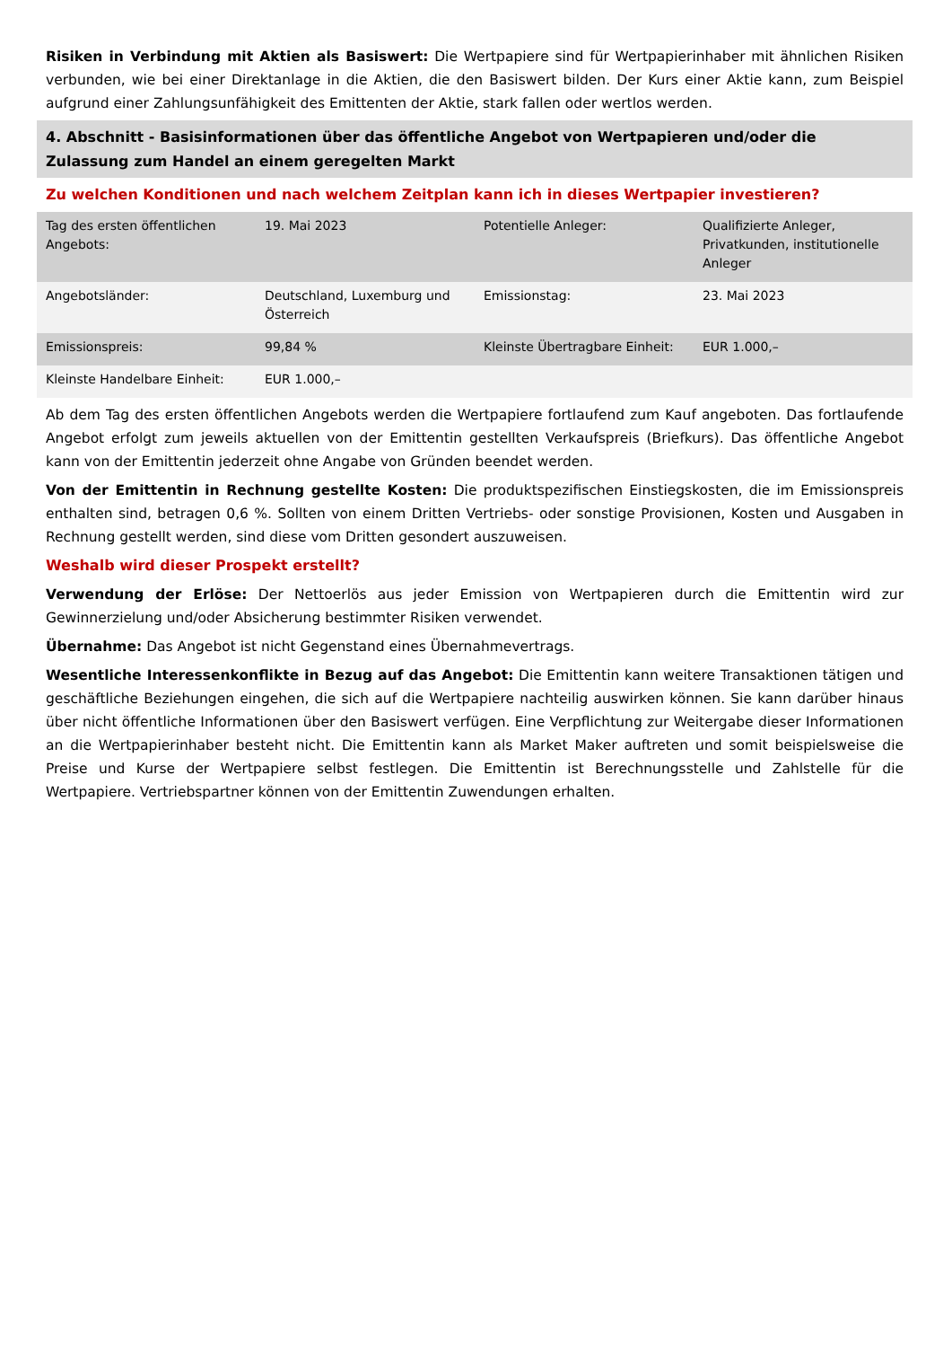Risiken in Verbindung mit Aktien als Basiswert: Die Wertpapiere sind für Wertpapierinhaber mit ähnlichen Risiken verbunden, wie bei einer Direktanlage in die Aktien, die den Basiswert bilden. Der Kurs einer Aktie kann, zum Beispiel aufgrund einer Zahlungsunfähigkeit des Emittenten der Aktie, stark fallen oder wertlos werden.
4. Abschnitt - Basisinformationen über das öffentliche Angebot von Wertpapieren und/oder die Zulassung zum Handel an einem geregelten Markt
Zu welchen Konditionen und nach welchem Zeitplan kann ich in dieses Wertpapier investieren?
| Tag des ersten öffentlichen Angebots: | 19. Mai 2023 | Potentielle Anleger: | Qualifizierte Anleger, Privatkunden, institutionelle Anleger |
| Angebotsländer: | Deutschland, Luxemburg und Österreich | Emissionstag: | 23. Mai 2023 |
| Emissionspreis: | 99,84 % | Kleinste Übertragbare Einheit: | EUR 1.000,– |
| Kleinste Handelbare Einheit: | EUR 1.000,– | | |
Ab dem Tag des ersten öffentlichen Angebots werden die Wertpapiere fortlaufend zum Kauf angeboten. Das fortlaufende Angebot erfolgt zum jeweils aktuellen von der Emittentin gestellten Verkaufspreis (Briefkurs). Das öffentliche Angebot kann von der Emittentin jederzeit ohne Angabe von Gründen beendet werden.
Von der Emittentin in Rechnung gestellte Kosten: Die produktspezifischen Einstiegskosten, die im Emissionspreis enthalten sind, betragen 0,6 %. Sollten von einem Dritten Vertriebs- oder sonstige Provisionen, Kosten und Ausgaben in Rechnung gestellt werden, sind diese vom Dritten gesondert auszuweisen.
Weshalb wird dieser Prospekt erstellt?
Verwendung der Erlöse: Der Nettoerlös aus jeder Emission von Wertpapieren durch die Emittentin wird zur Gewinnerzielung und/oder Absicherung bestimmter Risiken verwendet.
Übernahme: Das Angebot ist nicht Gegenstand eines Übernahmevertrags.
Wesentliche Interessenkonflikte in Bezug auf das Angebot: Die Emittentin kann weitere Transaktionen tätigen und geschäftliche Beziehungen eingehen, die sich auf die Wertpapiere nachteilig auswirken können. Sie kann darüber hinaus über nicht öffentliche Informationen über den Basiswert verfügen. Eine Verpflichtung zur Weitergabe dieser Informationen an die Wertpapierinhaber besteht nicht. Die Emittentin kann als Market Maker auftreten und somit beispielsweise die Preise und Kurse der Wertpapiere selbst festlegen. Die Emittentin ist Berechnungsstelle und Zahlstelle für die Wertpapiere. Vertriebspartner können von der Emittentin Zuwendungen erhalten.